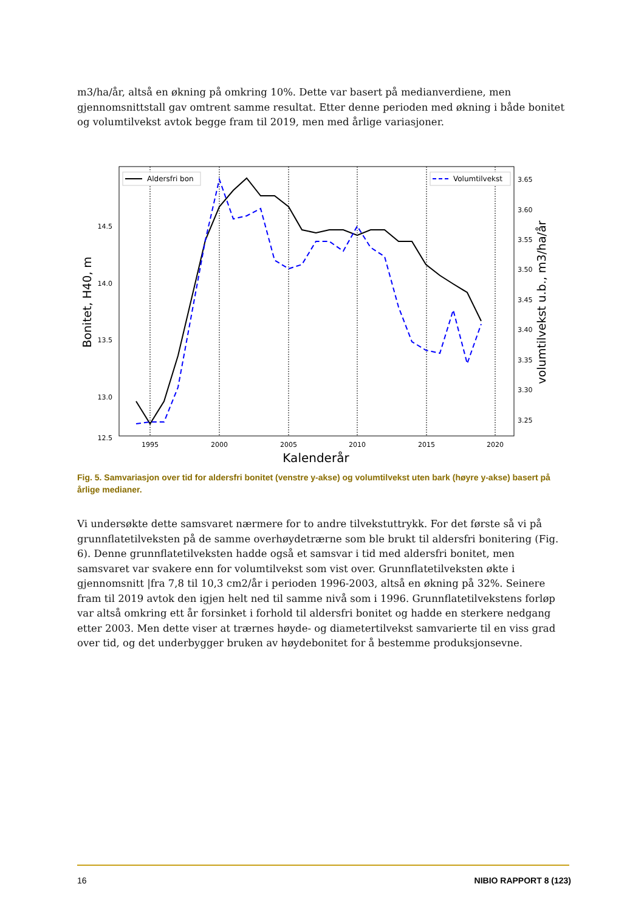m3/ha/år, altså en økning på omkring 10%. Dette var basert på medianverdiene, men gjennomsnittstall gav omtrent samme resultat. Etter denne perioden med økning i både bonitet og volumtilvekst avtok begge fram til 2019, men med årlige variasjoner.
14.5
14.0
13.5
13.0
12.5
3.65
3.60
3.55
3.50
3.45
3.40
3.35
3.30
3.25
1995
2000
2005
2010
2015
2020
Kalenderår
Bonitet, H40, m
volumtilvekst u.b., m3/ha/år
Aldersfri bon
Volumtilvekst
Fig. 5. Samvariasjon over tid for aldersfri bonitet (venstre y-akse) og volumtilvekst uten bark (høyre y-akse) basert på årlige medianer.
Vi undersøkte dette samsvaret nærmere for to andre tilvekstuttrykk. For det første så vi på grunnflatetilveksten på de samme overhøydetrærne som ble brukt til aldersfri bonitering (Fig. 6). Denne grunnflatetilveksten hadde også et samsvar i tid med aldersfri bonitet, men samsvaret var svakere enn for volumtilvekst som vist over. Grunnflatetilveksten økte i gjennomsnitt |fra 7,8 til 10,3 cm2/år i perioden 1996-2003, altså en økning på 32%. Seinere fram til 2019 avtok den igjen helt ned til samme nivå som i 1996. Grunnflatetilvekstens forløp var altså omkring ett år forsinket i forhold til aldersfri bonitet og hadde en sterkere nedgang etter 2003. Men dette viser at trærnes høyde- og diametertilvekst samvarierte til en viss grad over tid, og det underbygger bruken av høydebonitet for å bestemme produksjonsevne.
16 NIBIO RAPPORT 8 (123)